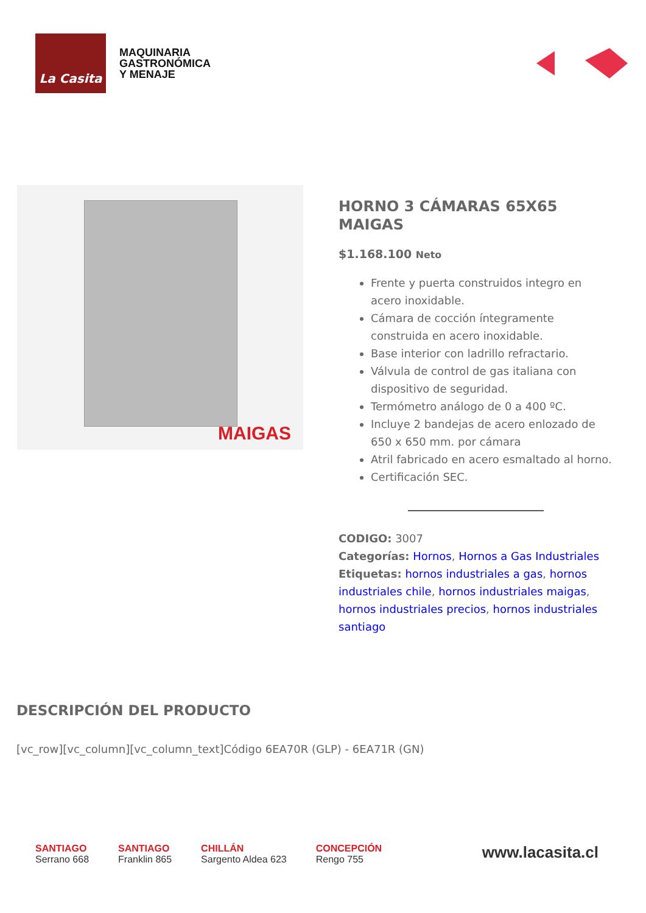La Casita
MAQUINARIA
GASTRONÓMICA
Y MENAJE
MAIGAS
HORNO 3 CÁMARAS 65X65 MAIGAS
$1.168.100 Neto
Frente y puerta construidos integro en acero inoxidable.
Cámara de cocción íntegramente construida en acero inoxidable.
Base interior con ladrillo refractario.
Válvula de control de gas italiana con dispositivo de seguridad.
Termómetro análogo de 0 a 400 ºC.
Incluye 2 bandejas de acero enlozado de 650 x 650 mm. por cámara
Atril fabricado en acero esmaltado al horno.
Certificación SEC.
CODIGO: 3007
Categorías: Hornos, Hornos a Gas Industriales
Etiquetas: hornos industriales a gas, hornos industriales chile, hornos industriales maigas, hornos industriales precios, hornos industriales santiago
DESCRIPCIÓN DEL PRODUCTO
[vc_row][vc_column][vc_column_text]Código 6EA70R (GLP) - 6EA71R (GN)
SANTIAGO
Serrano 668
SANTIAGO
Franklin 865
CHILLÁN
Sargento Aldea 623
CONCEPCIÓN
Rengo 755
www.lacasita.cl